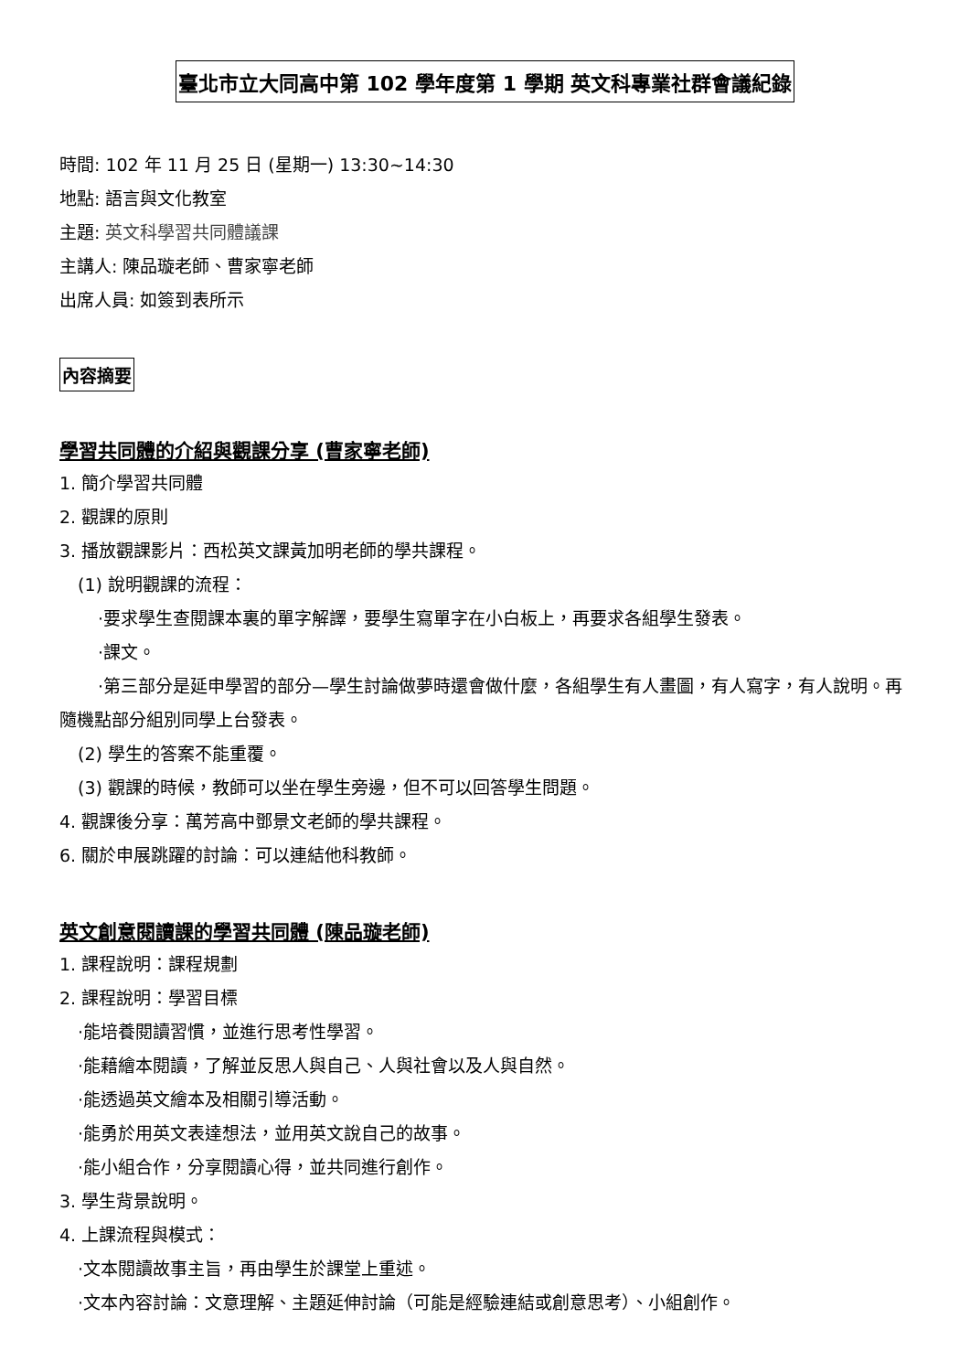臺北市立大同高中第 102 學年度第 1 學期 英文科專業社群會議紀錄
時間: 102 年 11 月 25 日 (星期一) 13:30~14:30
地點: 語言與文化教室
主題: 英文科學習共同體議課
主講人: 陳品璇老師、曹家寧老師
出席人員: 如簽到表所示
內容摘要
學習共同體的介紹與觀課分享 (曹家寧老師)
1. 簡介學習共同體
2. 觀課的原則
3. 播放觀課影片：西松英文課黃加明老師的學共課程。
(1) 說明觀課的流程：
·要求學生查閱課本裏的單字解譯，要學生寫單字在小白板上，再要求各組學生發表。
·課文。
·第三部分是延申學習的部分—學生討論做夢時還會做什麼，各組學生有人畫圖，有人寫字，有人說明。再隨機點部分組別同學上台發表。
(2) 學生的答案不能重覆。
(3) 觀課的時候，教師可以坐在學生旁邊，但不可以回答學生問題。
4. 觀課後分享：萬芳高中鄧景文老師的學共課程。
6. 關於申展跳躍的討論：可以連結他科教師。
英文創意閱讀課的學習共同體 (陳品璇老師)
1. 課程說明：課程規劃
2. 課程說明：學習目標
·能培養閱讀習慣，並進行思考性學習。
·能藉繪本閱讀，了解並反思人與自己、人與社會以及人與自然。
·能透過英文繪本及相關引導活動。
·能勇於用英文表達想法，並用英文說自己的故事。
·能小組合作，分享閱讀心得，並共同進行創作。
3. 學生背景說明。
4. 上課流程與模式：
·文本閱讀故事主旨，再由學生於課堂上重述。
·文本內容討論：文意理解、主題延伸討論（可能是經驗連結或創意思考）、小組創作。